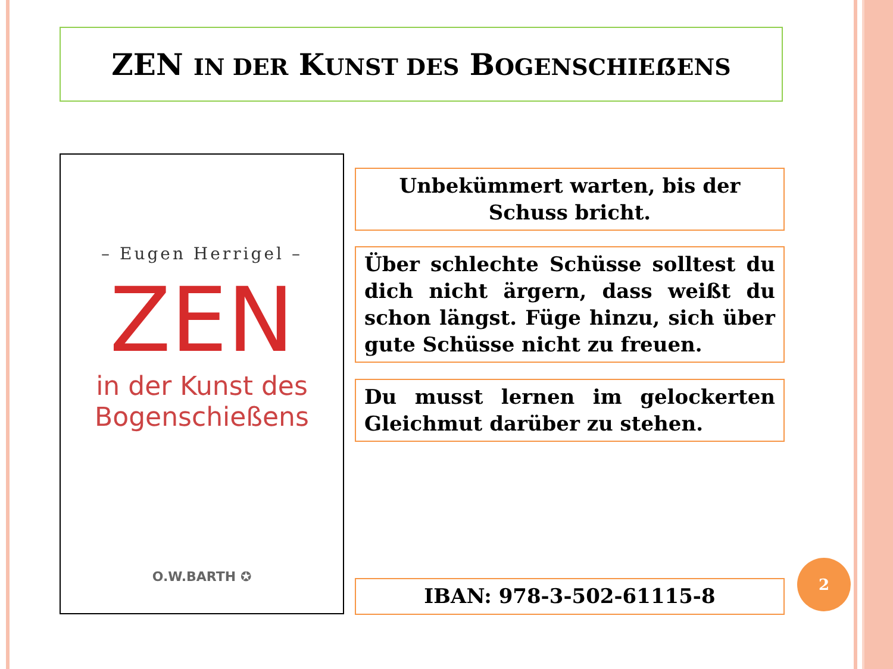ZEN IN DER KUNST DES BOGENSCHIEẞENS
– Eugen Herrigel –
ZEN
in der Kunst des
Bogenschießens
O.W.BARTH ✪
Unbekümmert warten, bis der Schuss bricht.
Über schlechte Schüsse solltest du dich nicht ärgern, dass weißt du schon längst. Füge hinzu, sich über gute Schüsse nicht zu freuen.
Du musst lernen im gelockerten Gleichmut darüber zu stehen.
IBAN: 978-3-502-61115-8
2